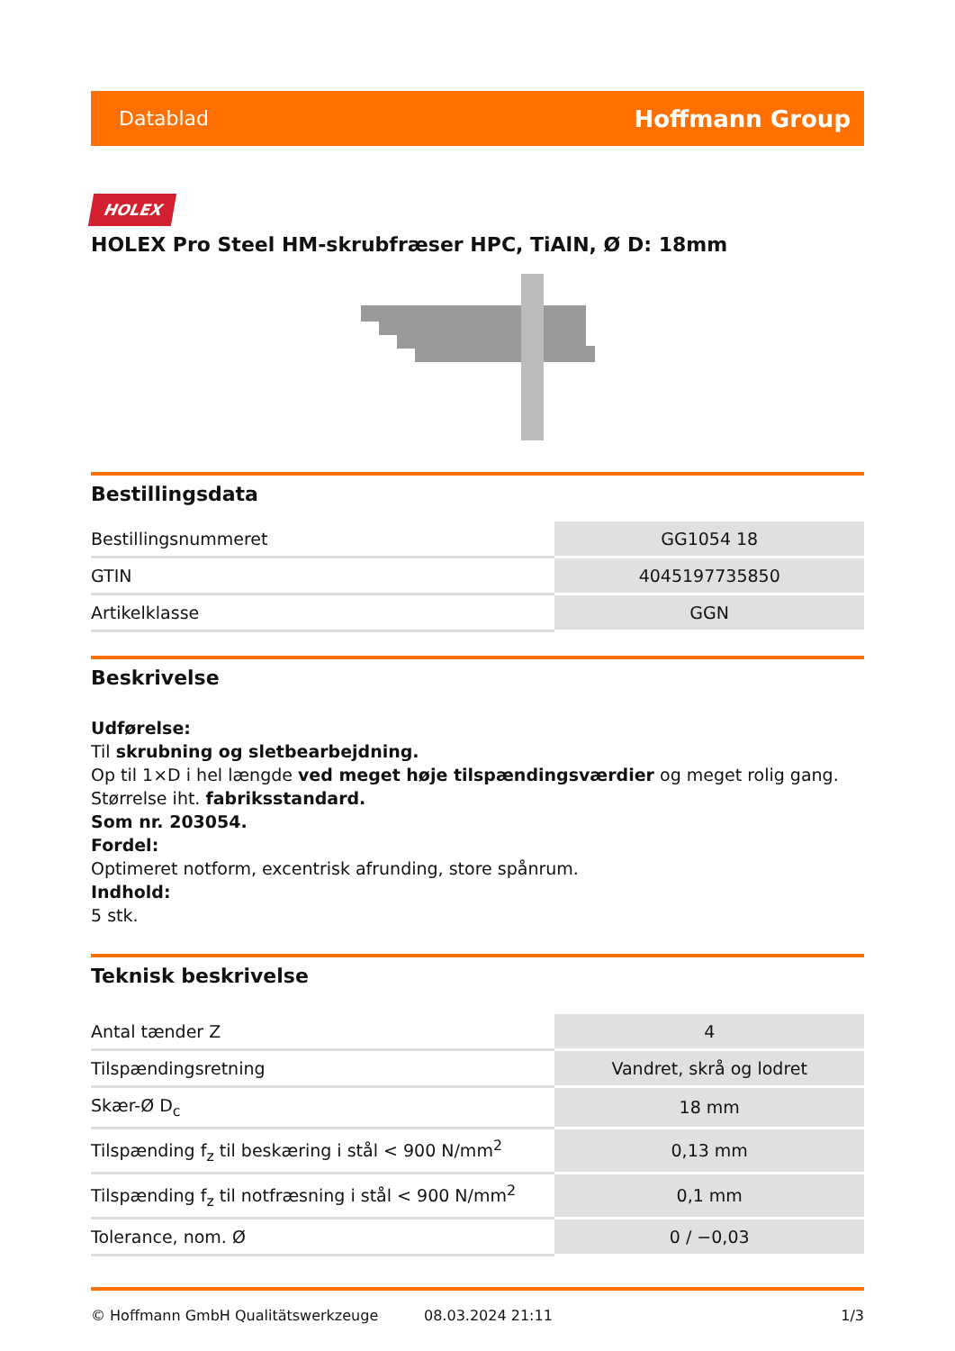Datablad Hoffmann Group
HOLEX
HOLEX Pro Steel HM-skrubfræser HPC, TiAlN, Ø D: 18mm
Bestillingsdata
| Bestillingsnummeret | GG1054 18 |
| GTIN | 4045197735850 |
| Artikelklasse | GGN |
Beskrivelse
Udførelse:
Til skrubning og sletbearbejdning.
Op til 1×D i hel længde ved meget høje tilspændingsværdier og meget rolig gang. Størrelse iht. fabriksstandard.
Som nr. 203054.
Fordel:
Optimeret notform, excentrisk afrunding, store spånrum.
Indhold:
5 stk.
Teknisk beskrivelse
| Antal tænder Z | 4 |
| Tilspændingsretning | Vandret, skrå og lodret |
| Skær-Ø D<sub>c</sub> | 18 mm |
| Tilspænding f<sub>z</sub> til beskæring i stål < 900 N/mm<sup>2</sup> | 0,13 mm |
| Tilspænding f<sub>z</sub> til notfræsning i stål < 900 N/mm<sup>2</sup> | 0,1 mm |
| Tolerance, nom. Ø | 0 / −0,03 |
© Hoffmann GmbH Qualitätswerkzeuge 08.03.2024 21:11 1/3